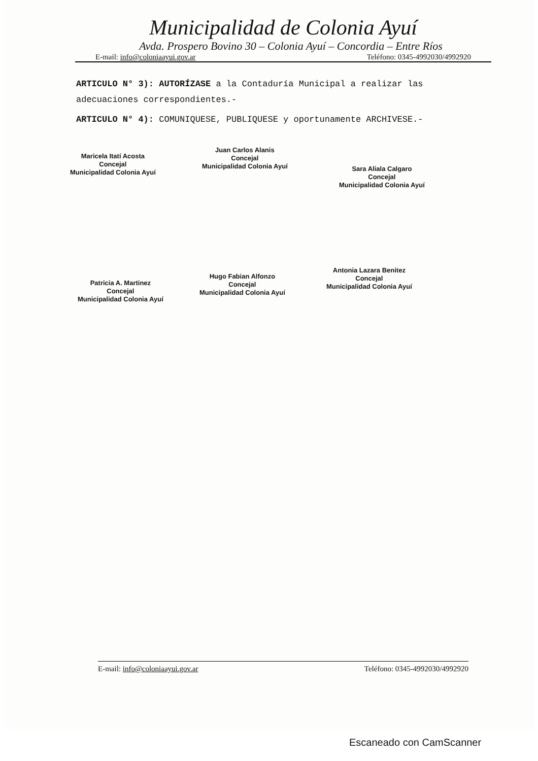Municipalidad de Colonia Ayuí
Avda. Prospero Bovino 30 – Colonia Ayuí – Concordia – Entre Ríos
E-mail: info@coloniaayui.gov.ar Teléfono: 0345-4992030/4992920
ARTICULO N° 3): AUTORÍZASE a la Contaduría Municipal a realizar las adecuaciones correspondientes.-
ARTICULO N° 4): COMUNIQUESE, PUBLIQUESE y oportunamente ARCHIVESE.-
Maricela Itatí Acosta
Concejal
Municipalidad Colonia Ayuí
Juan Carlos Alanis
Concejal
Municipalidad Colonia Ayuí
Sara Aliala Calgaro
Concejal
Municipalidad Colonia Ayuí
Patricia A. Martinez
Concejal
Municipalidad Colonia Ayuí
Hugo Fabian Alfonzo
Concejal
Municipalidad Colonia Ayuí
Antonia Lazara Benitez
Concejal
Municipalidad Colonia Ayuí
E-mail: info@coloniaayui.gov.ar Teléfono: 0345-4992030/4992920
Escaneado con CamScanner